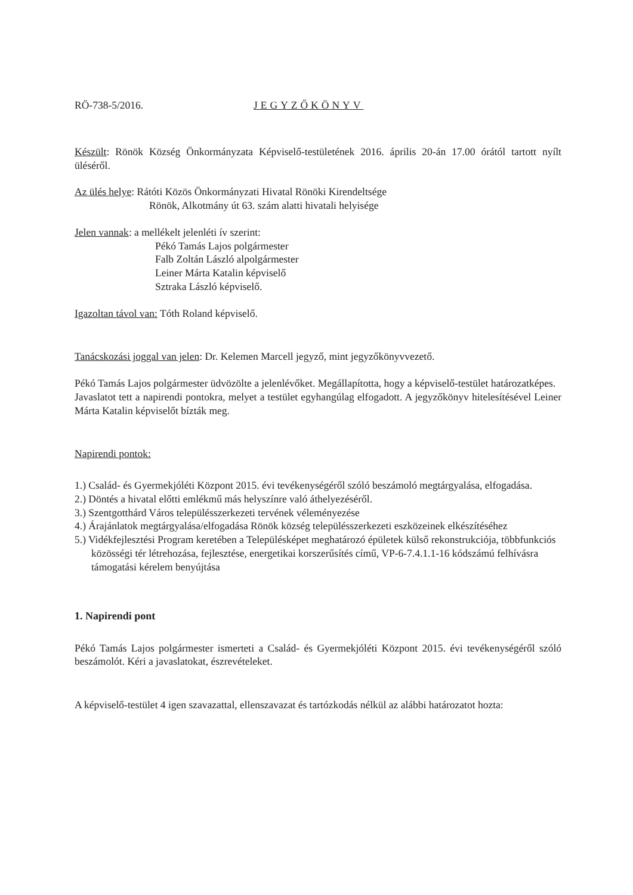RÖ-738-5/2016. JEGYZŐKÖNYV
Készült: Rönök Község Önkormányzata Képviselő-testületének 2016. április 20-án 17.00 órától tartott nyílt üléséről.
Az ülés helye: Rátóti Közös Önkormányzati Hivatal Rönöki Kirendeltsége
Rönök, Alkotmány út 63. szám alatti hivatali helyisége
Jelen vannak: a mellékelt jelenléti ív szerint:
Pékó Tamás Lajos polgármester
Falb Zoltán László alpolgármester
Leiner Márta Katalin képviselő
Sztraka László képviselő.
Igazoltan távol van: Tóth Roland képviselő.
Tanácskozási joggal van jelen: Dr. Kelemen Marcell jegyző, mint jegyzőkönyvvezető.
Pékó Tamás Lajos polgármester üdvözölte a jelenlévőket. Megállapította, hogy a képviselő-testület határozatképes.
Javaslatot tett a napirendi pontokra, melyet a testület egyhangúlag elfogadott. A jegyzőkönyv hitelesítésével Leiner Márta Katalin képviselőt bízták meg.
Napirendi pontok:
1.) Család- és Gyermekjóléti Központ 2015. évi tevékenységéről szóló beszámoló megtárgyalása, elfogadása.
2.) Döntés a hivatal előtti emlékmű más helyszínre való áthelyezéséről.
3.) Szentgotthárd Város településszerkezeti tervének véleményezése
4.) Árajánlatok megtárgyalása/elfogadása Rönök község településszerkezeti eszközeinek elkészítéséhez
5.) Vidékfejlesztési Program keretében a Településképet meghatározó épületek külső rekonstrukciója, többfunkciós közösségi tér létrehozása, fejlesztése, energetikai korszerűsítés című, VP-6-7.4.1.1-16 kódszámú felhívásra támogatási kérelem benyújtása
1. Napirendi pont
Pékó Tamás Lajos polgármester ismerteti a Család- és Gyermekjóléti Központ 2015. évi tevékenységéről szóló beszámolót. Kéri a javaslatokat, észrevételeket.
A képviselő-testület 4 igen szavazattal, ellenszavazat és tartózkodás nélkül az alábbi határozatot hozta: